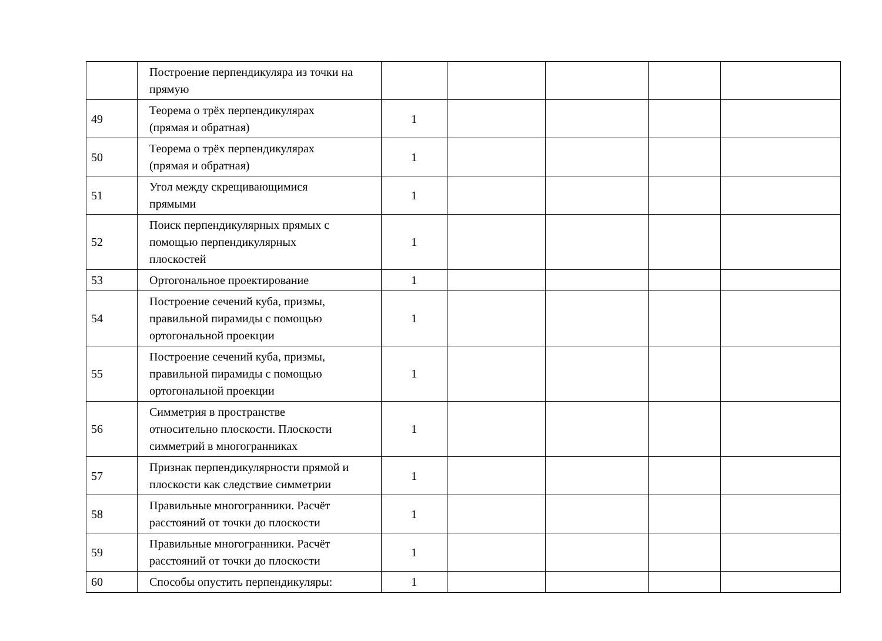| | Построение перпендикуляра из точки на прямую | | | | | |
| 49 | Теорема о трёх перпендикулярах (прямая и обратная) | 1 | | | | |
| 50 | Теорема о трёх перпендикулярах (прямая и обратная) | 1 | | | | |
| 51 | Угол между скрещивающимися прямыми | 1 | | | | |
| 52 | Поиск перпендикулярных прямых с помощью перпендикулярных плоскостей | 1 | | | | |
| 53 | Ортогональное проектирование | 1 | | | | |
| 54 | Построение сечений куба, призмы, правильной пирамиды с помощью ортогональной проекции | 1 | | | | |
| 55 | Построение сечений куба, призмы, правильной пирамиды с помощью ортогональной проекции | 1 | | | | |
| 56 | Симметрия в пространстве относительно плоскости. Плоскости симметрий в многогранниках | 1 | | | | |
| 57 | Признак перпендикулярности прямой и плоскости как следствие симметрии | 1 | | | | |
| 58 | Правильные многогранники. Расчёт расстояний от точки до плоскости | 1 | | | | |
| 59 | Правильные многогранники. Расчёт расстояний от точки до плоскости | 1 | | | | |
| 60 | Способы опустить перпендикуляры: | 1 | | | | |